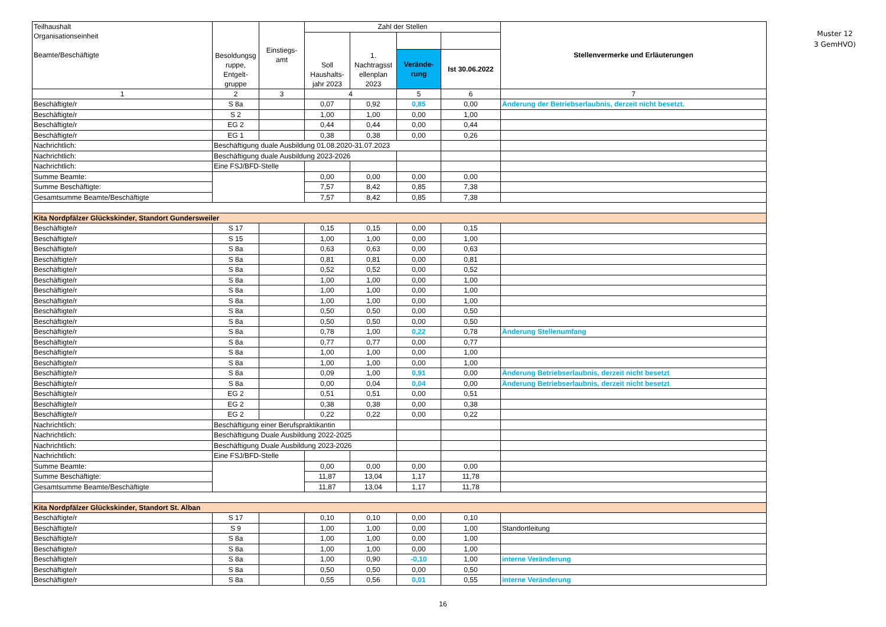| Teilhaushalt Organisationseinheit Beamte/Beschäftigte | Besoldungsg ruppe, Entgelt-gruppe | Einstiegs-amt | Zahl der Stellen | | | | Stellenvermerke und Erläuterungen |
| | | | Soll Haushalts-jahr 2023 | 1. Nachtragsst ellenplan 2023 | | | |
| | | | | | Verände-rung | Ist 30.06.2022 | |
| 1 | 2 | 3 | 4 | | 5 | 6 | 7 |
| Beschäftigte/r | S 8a | | 0,07 | 0,92 | 0,85 | 0,00 | Änderung der Betriebserlaubnis, derzeit nicht besetzt. |
| Beschäftigte/r | S 2 | | 1,00 | 1,00 | 0,00 | 1,00 | |
| Beschäftigte/r | EG 2 | | 0,44 | 0,44 | 0,00 | 0,44 | |
| Beschäftigte/r | EG 1 | | 0,38 | 0,38 | 0,00 | 0,26 | |
| Nachrichtlich: | Beschäftigung duale Ausbildung 01.08.2020-31.07.2023 | | | | | | |
| Nachrichtlich: | Beschäftigung duale Ausbildung 2023-2026 | | | | | | |
| Nachrichtlich: | Eine FSJ/BFD-Stelle | | | | | | |
| Summe Beamte: | | | 0,00 | 0,00 | 0,00 | 0,00 | |
| Summe Beschäftigte: | | | 7,57 | 8,42 | 0,85 | 7,38 | |
| Gesamtsumme Beamte/Beschäftigte | | | 7,57 | 8,42 | 0,85 | 7,38 | |
| Kita Nordpfälzer Glückskinder, Standort Gundersweiler | | | | | | | |
| Beschäftigte/r | S 17 | | 0,15 | 0,15 | 0,00 | 0,15 | |
| Beschäftigte/r | S 15 | | 1,00 | 1,00 | 0,00 | 1,00 | |
| Beschäftigte/r | S 8a | | 0,63 | 0,63 | 0,00 | 0,63 | |
| Beschäftigte/r | S 8a | | 0,81 | 0,81 | 0,00 | 0,81 | |
| Beschäftigte/r | S 8a | | 0,52 | 0,52 | 0,00 | 0,52 | |
| Beschäftigte/r | S 8a | | 1,00 | 1,00 | 0,00 | 1,00 | |
| Beschäftigte/r | S 8a | | 1,00 | 1,00 | 0,00 | 1,00 | |
| Beschäftigte/r | S 8a | | 1,00 | 1,00 | 0,00 | 1,00 | |
| Beschäftigte/r | S 8a | | 0,50 | 0,50 | 0,00 | 0,50 | |
| Beschäftigte/r | S 8a | | 0,50 | 0,50 | 0,00 | 0,50 | |
| Beschäftigte/r | S 8a | | 0,78 | 1,00 | 0,22 | 0,78 | Änderung Stellenumfang |
| Beschäftigte/r | S 8a | | 0,77 | 0,77 | 0,00 | 0,77 | |
| Beschäftigte/r | S 8a | | 1,00 | 1,00 | 0,00 | 1,00 | |
| Beschäftigte/r | S 8a | | 1,00 | 1,00 | 0,00 | 1,00 | |
| Beschäftigte/r | S 8a | | 0,09 | 1,00 | 0,91 | 0,00 | Änderung Betriebserlaubnis, derzeit nicht besetzt |
| Beschäftigte/r | S 8a | | 0,00 | 0,04 | 0,04 | 0,00 | Änderung Betriebserlaubnis, derzeit nicht besetzt |
| Beschäftigte/r | EG 2 | | 0,51 | 0,51 | 0,00 | 0,51 | |
| Beschäftigte/r | EG 2 | | 0,38 | 0,38 | 0,00 | 0,38 | |
| Beschäftigte/r | EG 2 | | 0,22 | 0,22 | 0,00 | 0,22 | |
| Nachrichtlich: | Beschäftigung einer Berufspraktikantin | | | | | | |
| Nachrichtlich: | Beschäftigung Duale Ausbildung 2022-2025 | | | | | | |
| Nachrichtlich: | Beschäftigung Duale Ausbildung 2023-2026 | | | | | | |
| Nachrichtlich: | Eine FSJ/BFD-Stelle | | | | | | |
| Summe Beamte: | | | 0,00 | 0,00 | 0,00 | 0,00 | |
| Summe Beschäftigte: | | | 11,87 | 13,04 | 1,17 | 11,78 | |
| Gesamtsumme Beamte/Beschäftigte | | | 11,87 | 13,04 | 1,17 | 11,78 | |
| Kita Nordpfälzer Glückskinder, Standort St. Alban | | | | | | | |
| Beschäftigte/r | S 17 | | 0,10 | 0,10 | 0,00 | 0,10 | |
| Beschäftigte/r | S 9 | | 1,00 | 1,00 | 0,00 | 1,00 | Standortleitung |
| Beschäftigte/r | S 8a | | 1,00 | 1,00 | 0,00 | 1,00 | |
| Beschäftigte/r | S 8a | | 1,00 | 1,00 | 0,00 | 1,00 | |
| Beschäftigte/r | S 8a | | 1,00 | 0,90 | -0,10 | 1,00 | interne Veränderung |
| Beschäftigte/r | S 8a | | 0,50 | 0,50 | 0,00 | 0,50 | |
| Beschäftigte/r | S 8a | | 0,55 | 0,56 | 0,01 | 0,55 | interne Veränderung |
Muster 12
3 GemHVO)
16